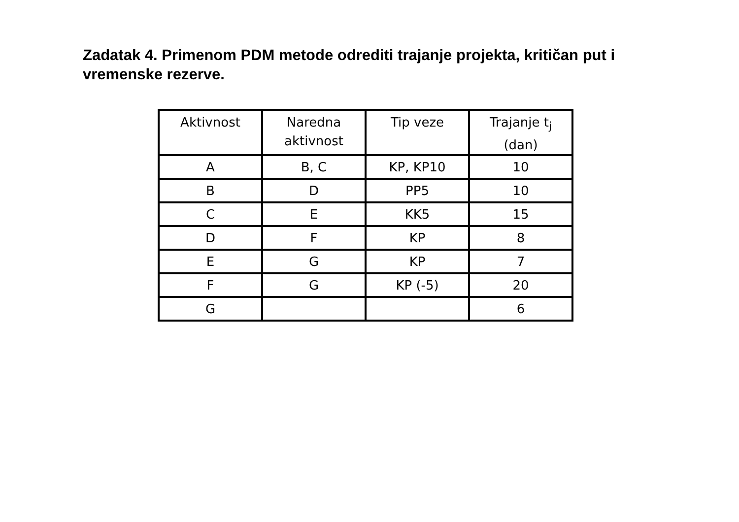Zadatak 4. Primenom PDM metode odrediti trajanje projekta, kritičan put i vremenske rezerve.
| Aktivnost | Naredna aktivnost | Tip veze | Trajanje t<sub>j</sub> (dan) |
| A | B, C | KP, KP10 | 10 |
| B | D | PP5 | 10 |
| C | E | KK5 | 15 |
| D | F | KP | 8 |
| E | G | KP | 7 |
| F | G | KP (-5) | 20 |
| G | | | 6 |